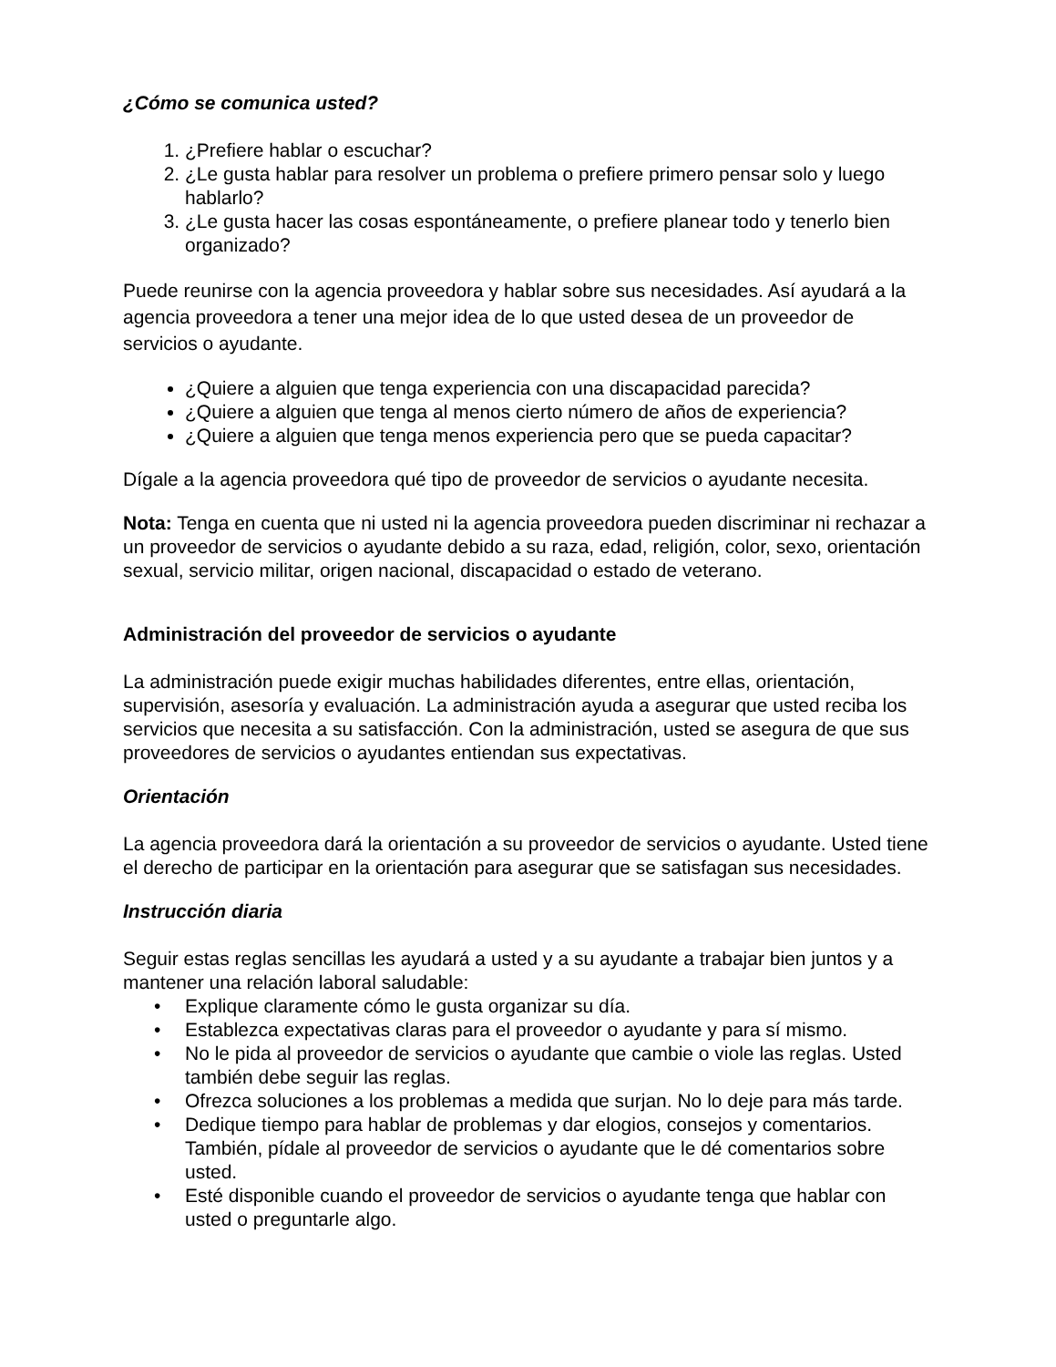¿Cómo se comunica usted?
1. ¿Prefiere hablar o escuchar?
2. ¿Le gusta hablar para resolver un problema o prefiere primero pensar solo y luego hablarlo?
3. ¿Le gusta hacer las cosas espontáneamente, o prefiere planear todo y tenerlo bien organizado?
Puede reunirse con la agencia proveedora y hablar sobre sus necesidades. Así ayudará a la agencia proveedora a tener una mejor idea de lo que usted desea de un proveedor de servicios o ayudante.
¿Quiere a alguien que tenga experiencia con una discapacidad parecida?
¿Quiere a alguien que tenga al menos cierto número de años de experiencia?
¿Quiere a alguien que tenga menos experiencia pero que se pueda capacitar?
Dígale a la agencia proveedora qué tipo de proveedor de servicios o ayudante necesita.
Nota: Tenga en cuenta que ni usted ni la agencia proveedora pueden discriminar ni rechazar a un proveedor de servicios o ayudante debido a su raza, edad, religión, color, sexo, orientación sexual, servicio militar, origen nacional, discapacidad o estado de veterano.
Administración del proveedor de servicios o ayudante
La administración puede exigir muchas habilidades diferentes, entre ellas, orientación, supervisión, asesoría y evaluación. La administración ayuda a asegurar que usted reciba los servicios que necesita a su satisfacción. Con la administración, usted se asegura de que sus proveedores de servicios o ayudantes entiendan sus expectativas.
Orientación
La agencia proveedora dará la orientación a su proveedor de servicios o ayudante. Usted tiene el derecho de participar en la orientación para asegurar que se satisfagan sus necesidades.
Instrucción diaria
Seguir estas reglas sencillas les ayudará a usted y a su ayudante a trabajar bien juntos y a mantener una relación laboral saludable:
• Explique claramente cómo le gusta organizar su día.
• Establezca expectativas claras para el proveedor o ayudante y para sí mismo.
• No le pida al proveedor de servicios o ayudante que cambie o viole las reglas. Usted también debe seguir las reglas.
• Ofrezca soluciones a los problemas a medida que surjan. No lo deje para más tarde.
• Dedique tiempo para hablar de problemas y dar elogios, consejos y comentarios. También, pídale al proveedor de servicios o ayudante que le dé comentarios sobre usted.
• Esté disponible cuando el proveedor de servicios o ayudante tenga que hablar con usted o preguntarle algo.